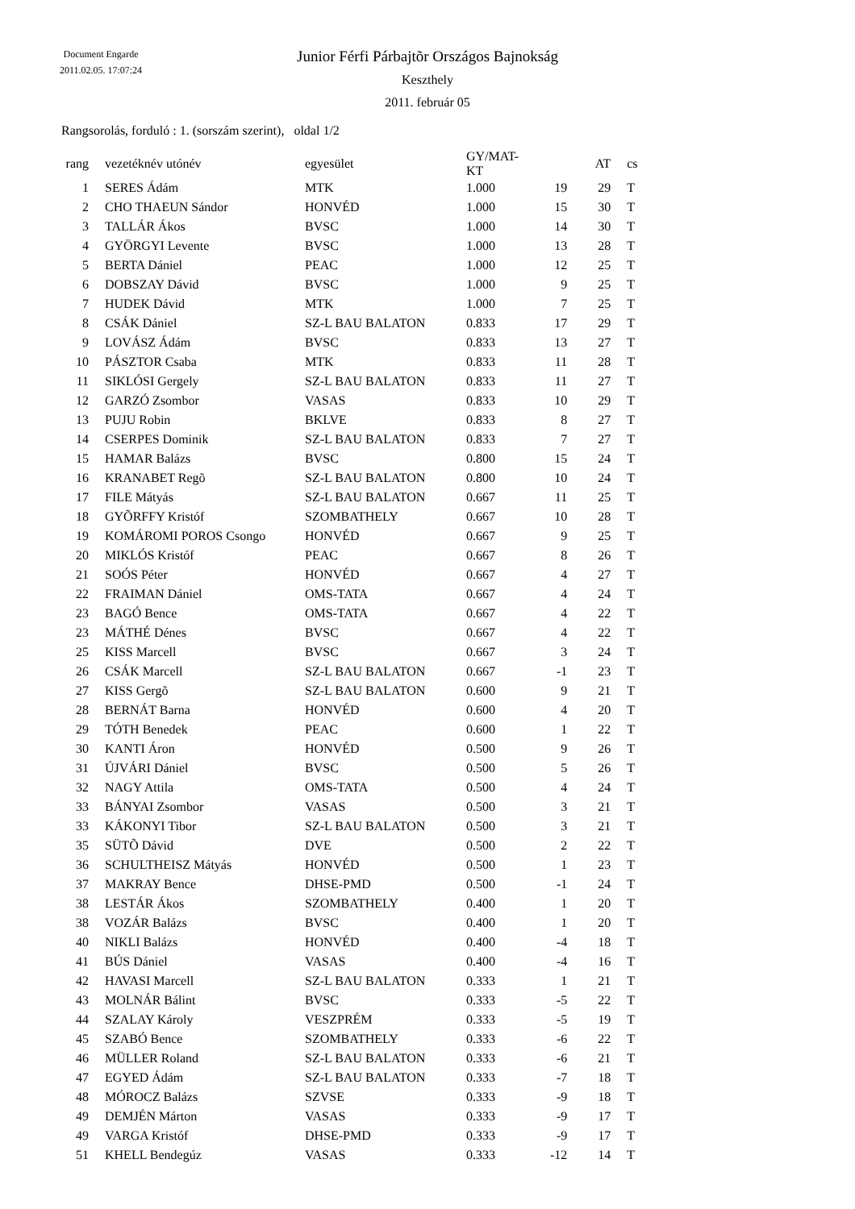Document Engarde
2011.02.05. 17:07:24
Junior Férfi Párbajtõr Országos Bajnokság
Keszthely
2011. február 05
Rangsorolás, forduló : 1. (sorszám szerint), oldal 1/2
| rang | | vezetéknév utónév | egyesület | GY/MAT-KT | | AT | | cs |
| --- | --- | --- | --- | --- | --- | --- | --- | --- |
| 1 | | SERES Ádám | MTK | 1.000 | 19 | 29 | | T |
| 2 | | CHO THAEUN Sándor | HONVÉD | 1.000 | 15 | 30 | | T |
| 3 | | TALLÁR Ákos | BVSC | 1.000 | 14 | 30 | | T |
| 4 | | GYÖRGYI Levente | BVSC | 1.000 | 13 | 28 | | T |
| 5 | | BERTA Dániel | PEAC | 1.000 | 12 | 25 | | T |
| 6 | | DOBSZAY Dávid | BVSC | 1.000 | 9 | 25 | | T |
| 7 | | HUDEK Dávid | MTK | 1.000 | 7 | 25 | | T |
| 8 | | CSÁK Dániel | SZ-L BAU BALATON | 0.833 | 17 | 29 | | T |
| 9 | | LOVÁSZ Ádám | BVSC | 0.833 | 13 | 27 | | T |
| 10 | | PÁSZTOR Csaba | MTK | 0.833 | 11 | 28 | | T |
| 11 | | SIKLÓSI Gergely | SZ-L BAU BALATON | 0.833 | 11 | 27 | | T |
| 12 | | GARZÓ Zsombor | VASAS | 0.833 | 10 | 29 | | T |
| 13 | | PUJU Robin | BKLVE | 0.833 | 8 | 27 | | T |
| 14 | | CSERPES Dominik | SZ-L BAU BALATON | 0.833 | 7 | 27 | | T |
| 15 | | HAMAR Balázs | BVSC | 0.800 | 15 | 24 | | T |
| 16 | | KRANABET Regõ | SZ-L BAU BALATON | 0.800 | 10 | 24 | | T |
| 17 | | FILE Mátyás | SZ-L BAU BALATON | 0.667 | 11 | 25 | | T |
| 18 | | GYÕRFFY Kristóf | SZOMBATHELY | 0.667 | 10 | 28 | | T |
| 19 | | KOMÁROMI POROS Csongo | HONVÉD | 0.667 | 9 | 25 | | T |
| 20 | | MIKLÓS Kristóf | PEAC | 0.667 | 8 | 26 | | T |
| 21 | | SOÓS Péter | HONVÉD | 0.667 | 4 | 27 | | T |
| 22 | | FRAIMAN Dániel | OMS-TATA | 0.667 | 4 | 24 | | T |
| 23 | | BAGÓ Bence | OMS-TATA | 0.667 | 4 | 22 | | T |
| 23 | | MÁTHÉ Dénes | BVSC | 0.667 | 4 | 22 | | T |
| 25 | | KISS Marcell | BVSC | 0.667 | 3 | 24 | | T |
| 26 | | CSÁK Marcell | SZ-L BAU BALATON | 0.667 | -1 | 23 | | T |
| 27 | | KISS Gergõ | SZ-L BAU BALATON | 0.600 | 9 | 21 | | T |
| 28 | | BERNÁT Barna | HONVÉD | 0.600 | 4 | 20 | | T |
| 29 | | TÓTH Benedek | PEAC | 0.600 | 1 | 22 | | T |
| 30 | | KANTI Áron | HONVÉD | 0.500 | 9 | 26 | | T |
| 31 | | ÚJVÁRI Dániel | BVSC | 0.500 | 5 | 26 | | T |
| 32 | | NAGY Attila | OMS-TATA | 0.500 | 4 | 24 | | T |
| 33 | | BÁNYAI Zsombor | VASAS | 0.500 | 3 | 21 | | T |
| 33 | | KÁKONYI Tibor | SZ-L BAU BALATON | 0.500 | 3 | 21 | | T |
| 35 | | SÜTÕ Dávid | DVE | 0.500 | 2 | 22 | | T |
| 36 | | SCHULTHEISZ Mátyás | HONVÉD | 0.500 | 1 | 23 | | T |
| 37 | | MAKRAY Bence | DHSE-PMD | 0.500 | -1 | 24 | | T |
| 38 | | LESTÁR Ákos | SZOMBATHELY | 0.400 | 1 | 20 | | T |
| 38 | | VOZÁR Balázs | BVSC | 0.400 | 1 | 20 | | T |
| 40 | | NIKLI Balázs | HONVÉD | 0.400 | -4 | 18 | | T |
| 41 | | BÚS Dániel | VASAS | 0.400 | -4 | 16 | | T |
| 42 | | HAVASI Marcell | SZ-L BAU BALATON | 0.333 | 1 | 21 | | T |
| 43 | | MOLNÁR Bálint | BVSC | 0.333 | -5 | 22 | | T |
| 44 | | SZALAY Károly | VESZPRÉM | 0.333 | -5 | 19 | | T |
| 45 | | SZABÓ Bence | SZOMBATHELY | 0.333 | -6 | 22 | | T |
| 46 | | MÜLLER Roland | SZ-L BAU BALATON | 0.333 | -6 | 21 | | T |
| 47 | | EGYED Ádám | SZ-L BAU BALATON | 0.333 | -7 | 18 | | T |
| 48 | | MÓROCZ Balázs | SZVSE | 0.333 | -9 | 18 | | T |
| 49 | | DEMJÉN Márton | VASAS | 0.333 | -9 | 17 | | T |
| 49 | | VARGA Kristóf | DHSE-PMD | 0.333 | -9 | 17 | | T |
| 51 | | KHELL Bendegúz | VASAS | 0.333 | -12 | 14 | | T |